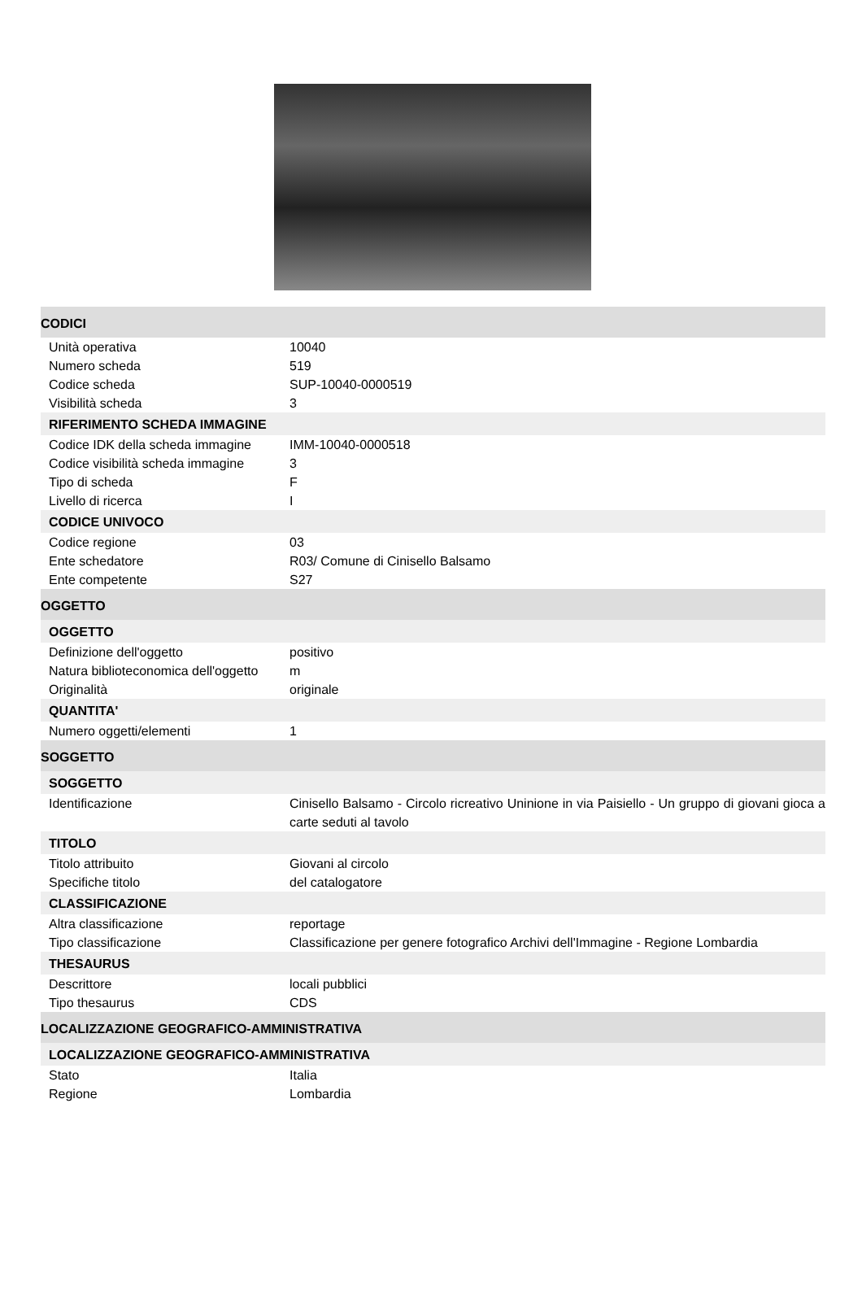CODICI
| Unità operativa | 10040 |
| Numero scheda | 519 |
| Codice scheda | SUP-10040-0000519 |
| Visibilità scheda | 3 |
RIFERIMENTO SCHEDA IMMAGINE
| Codice IDK della scheda immagine | IMM-10040-0000518 |
| Codice visibilità scheda immagine | 3 |
| Tipo di scheda | F |
| Livello di ricerca | I |
CODICE UNIVOCO
| Codice regione | 03 |
| Ente schedatore | R03/ Comune di Cinisello Balsamo |
| Ente competente | S27 |
OGGETTO
OGGETTO
| Definizione dell'oggetto | positivo |
| Natura biblioteconomica dell'oggetto | m |
| Originalità | originale |
QUANTITA'
| Numero oggetti/elementi | 1 |
SOGGETTO
SOGGETTO
| Identificazione | Cinisello Balsamo - Circolo ricreativo Uninione in via Paisiello - Un gruppo di giovani gioca a carte seduti al tavolo |
TITOLO
| Titolo attribuito | Giovani al circolo |
| Specifiche titolo | del catalogatore |
CLASSIFICAZIONE
| Altra classificazione | reportage |
| Tipo classificazione | Classificazione per genere fotografico Archivi dell'Immagine - Regione Lombardia |
THESAURUS
| Descrittore | locali pubblici |
| Tipo thesaurus | CDS |
LOCALIZZAZIONE GEOGRAFICO-AMMINISTRATIVA
LOCALIZZAZIONE GEOGRAFICO-AMMINISTRATIVA
| Stato | Italia |
| Regione | Lombardia |